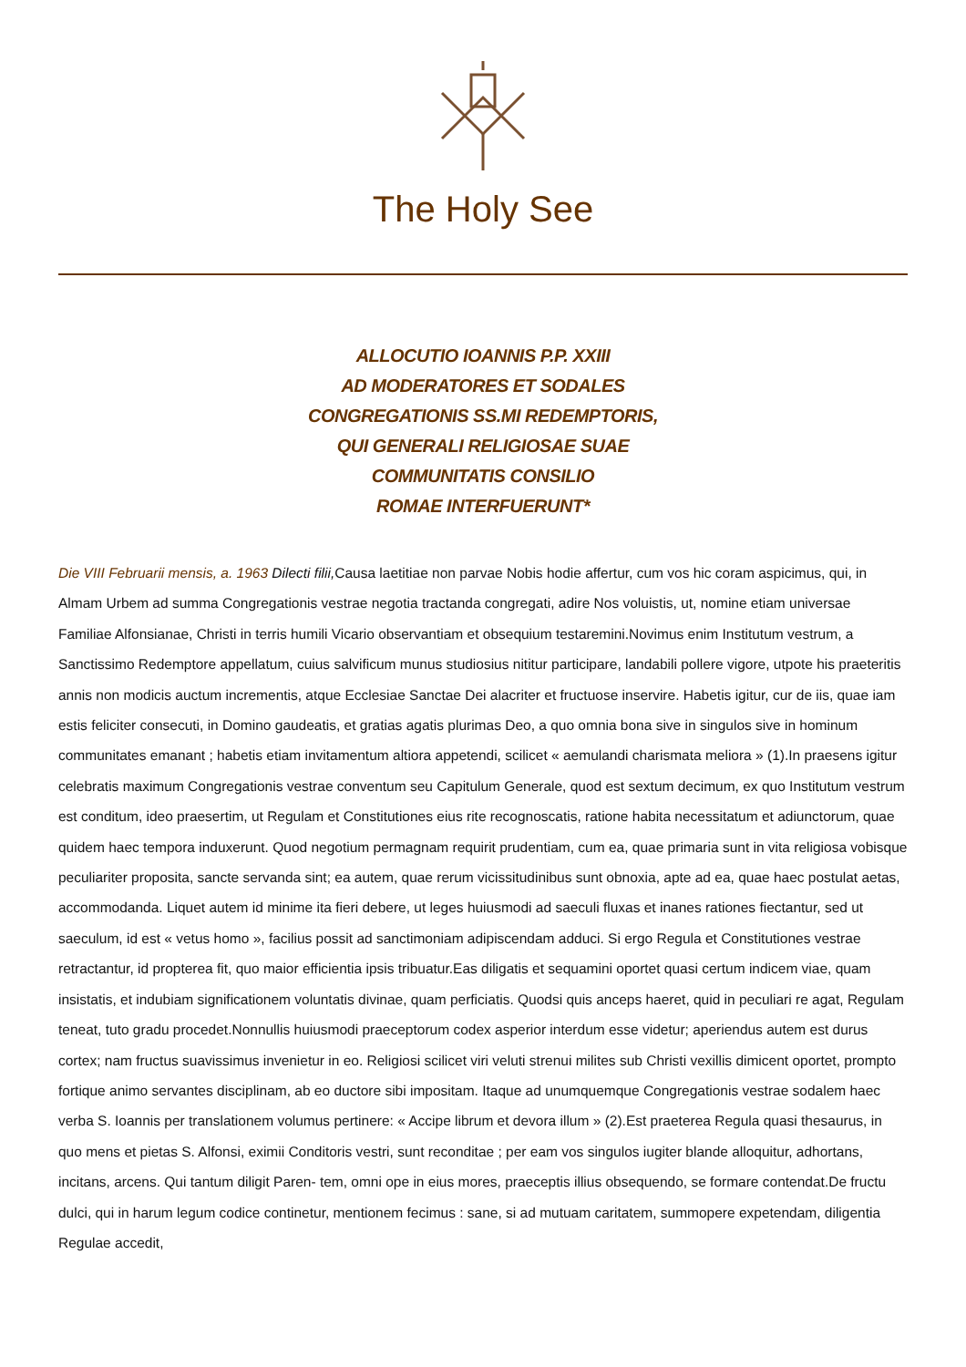The Holy See
ALLOCUTIO IOANNIS P.P. XXIII
AD MODERATORES ET SODALES
CONGREGATIONIS SS.MI REDEMPTORIS,
QUI GENERALI RELIGIOSAE SUAE
COMMUNITATIS CONSILIO
ROMAE INTERFUERUNT*
Die VIII Februarii mensis, a. 1963 Dilecti filii, Causa laetitiae non parvae Nobis hodie affertur, cum vos hic coram aspicimus, qui, in Almam Urbem ad summa Congregationis vestrae negotia tractanda congregati, adire Nos voluistis, ut, nomine etiam universae Familiae Alfonsianae, Christi in terris humili Vicario observantiam et obsequium testaremini.Novimus enim Institutum vestrum, a Sanctissimo Redemptore appellatum, cuius salvificum munus studiosius nititur participare, landabili pollere vigore, utpote his praeteritis annis non modicis auctum incrementis, atque Ecclesiae Sanctae Dei alacriter et fructuose inservire. Habetis igitur, cur de iis, quae iam estis feliciter consecuti, in Domino gaudeatis, et gratias agatis plurimas Deo, a quo omnia bona sive in singulos sive in hominum communitates emanant ; habetis etiam invitamentum altiora appetendi, scilicet « aemulandi charismata meliora » (1).In praesens igitur celebratis maximum Congregationis vestrae conventum seu Capitulum Generale, quod est sextum decimum, ex quo Institutum vestrum est conditum, ideo praesertim, ut Regulam et Constitutiones eius rite recognoscatis, ratione habita necessitatum et adiunctorum, quae quidem haec tempora induxerunt. Quod negotium permagnam requirit prudentiam, cum ea, quae primaria sunt in vita religiosa vobisque peculiariter proposita, sancte servanda sint; ea autem, quae rerum vicissitudinibus sunt obnoxia, apte ad ea, quae haec postulat aetas, accommodanda. Liquet autem id minime ita fieri debere, ut leges huiusmodi ad saeculi fluxas et inanes rationes fiectantur, sed ut saeculum, id est « vetus homo », facilius possit ad sanctimoniam adipiscendam adduci. Si ergo Regula et Constitutiones vestrae retractantur, id propterea fit, quo maior efficientia ipsis tribuatur.Eas diligatis et sequamini oportet quasi certum indicem viae, quam insistatis, et indubiam significationem voluntatis divinae, quam perficiatis. Quodsi quis anceps haeret, quid in peculiari re agat, Regulam teneat, tuto gradu procedet.Nonnullis huiusmodi praeceptorum codex asperior interdum esse videtur; aperiendus autem est durus cortex; nam fructus suavissimus invenietur in eo. Religiosi scilicet viri veluti strenui milites sub Christi vexillis dimicent oportet, prompto fortique animo servantes disciplinam, ab eo ductore sibi impositam. Itaque ad unumquemque Congregationis vestrae sodalem haec verba S. Ioannis per translationem volumus pertinere: « Accipe librum et devora illum » (2).Est praeterea Regula quasi thesaurus, in quo mens et pietas S. Alfonsi, eximii Conditoris vestri, sunt reconditae ; per eam vos singulos iugiter blande alloquitur, adhortans, incitans, arcens. Qui tantum diligit Paren- tem, omni ope in eius mores, praeceptis illius obsequendo, se formare contendat.De fructu dulci, qui in harum legum codice continetur, mentionem fecimus : sane, si ad mutuam caritatem, summopere expetendam, diligentia Regulae accedit,